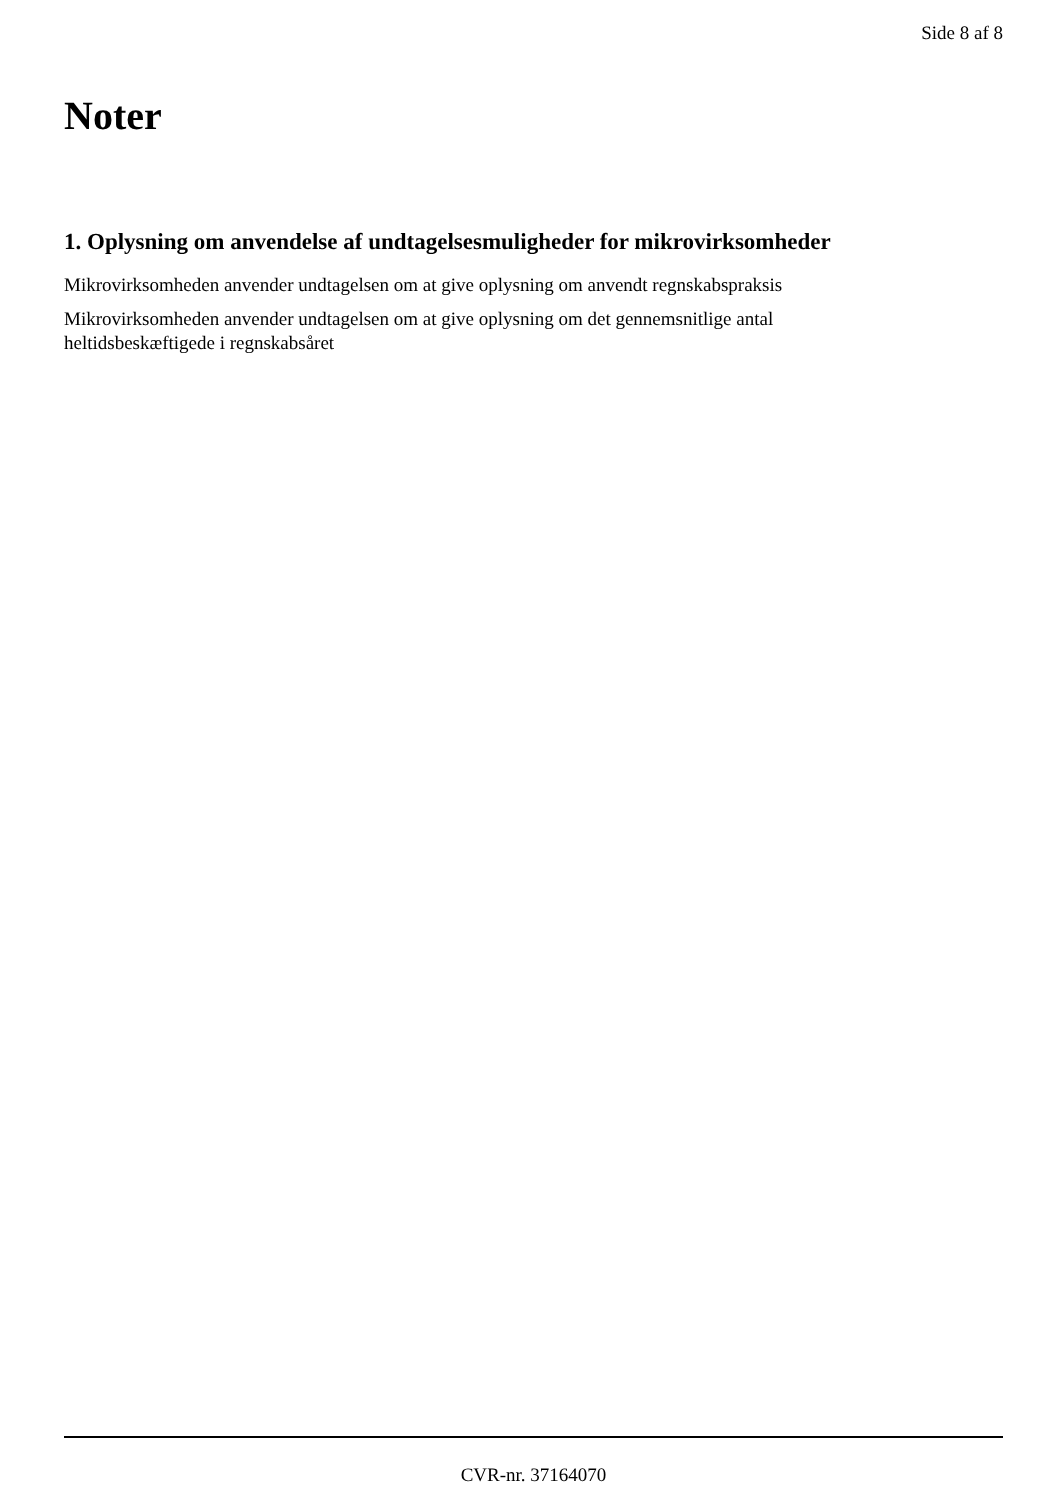Side 8 af 8
Noter
1. Oplysning om anvendelse af undtagelsesmuligheder for mikrovirksomheder
Mikrovirksomheden anvender undtagelsen om at give oplysning om anvendt regnskabspraksis
Mikrovirksomheden anvender undtagelsen om at give oplysning om det gennemsnitlige antal
heltidsbeskæftigede i regnskabsåret
CVR-nr. 37164070